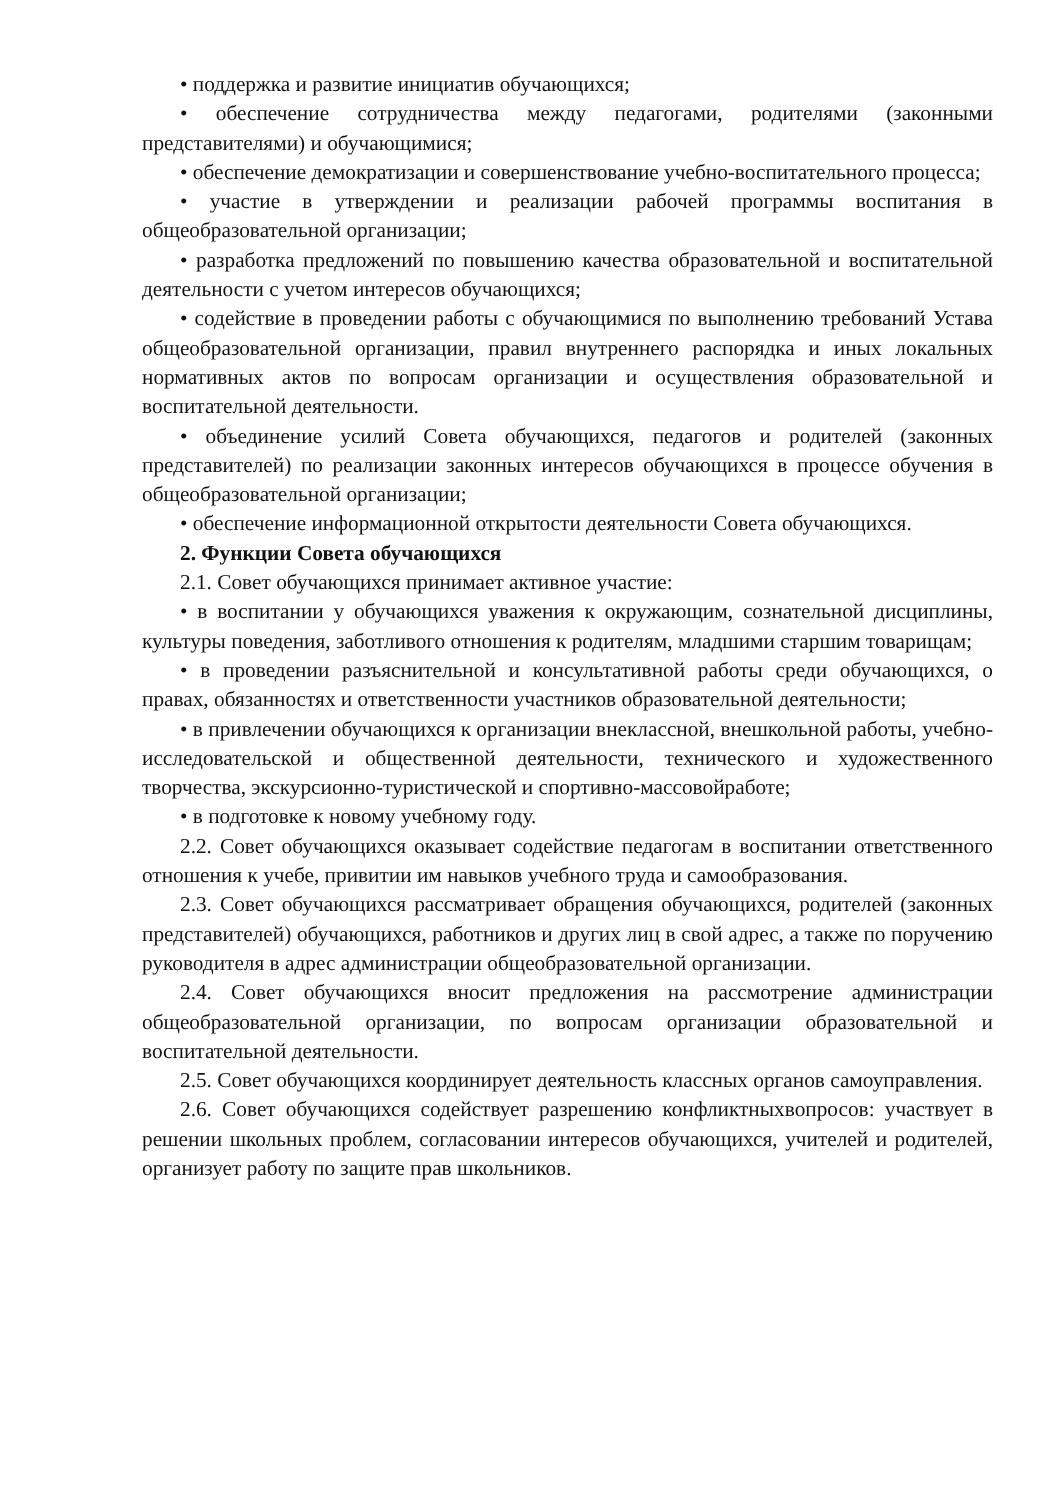• поддержка и развитие инициатив обучающихся;
• обеспечение сотрудничества между педагогами, родителями (законными представителями) и обучающимися;
• обеспечение демократизации и совершенствование учебно-воспитательного процесса;
• участие в утверждении и реализации рабочей программы воспитания в общеобразовательной организации;
• разработка предложений по повышению качества образовательной и воспитательной деятельности с учетом интересов обучающихся;
• содействие в проведении работы с обучающимися по выполнению требований Устава общеобразовательной организации, правил внутреннего распорядка и иных локальных нормативных актов по вопросам организации и осуществления образовательной и воспитательной деятельности.
• объединение усилий Совета обучающихся, педагогов и родителей (законных представителей) по реализации законных интересов обучающихся в процессе обучения в общеобразовательной организации;
• обеспечение информационной открытости деятельности Совета обучающихся.
2. Функции Совета обучающихся
2.1. Совет обучающихся принимает активное участие:
• в воспитании у обучающихся уважения к окружающим, сознательной дисциплины, культуры поведения, заботливого отношения к родителям, младшими старшим товарищам;
• в проведении разъяснительной и консультативной работы среди обучающихся, о правах, обязанностях и ответственности участников образовательной деятельности;
• в привлечении обучающихся к организации внеклассной, внешкольной работы, учебно-исследовательской и общественной деятельности, технического и художественного творчества, экскурсионно-туристической и спортивно-массовойработе;
• в подготовке к новому учебному году.
2.2. Совет обучающихся оказывает содействие педагогам в воспитании ответственного отношения к учебе, привитии им навыков учебного труда и самообразования.
2.3. Совет обучающихся рассматривает обращения обучающихся, родителей (законных представителей) обучающихся, работников и других лиц в свой адрес, а также по поручению руководителя в адрес администрации общеобразовательной организации.
2.4. Совет обучающихся вносит предложения на рассмотрение администрации общеобразовательной организации, по вопросам организации образовательной и воспитательной деятельности.
2.5. Совет обучающихся координирует деятельность классных органов самоуправления.
2.6. Совет обучающихся содействует разрешению конфликтныхвопросов: участвует в решении школьных проблем, согласовании интересов обучающихся, учителей и родителей, организует работу по защите прав школьников.